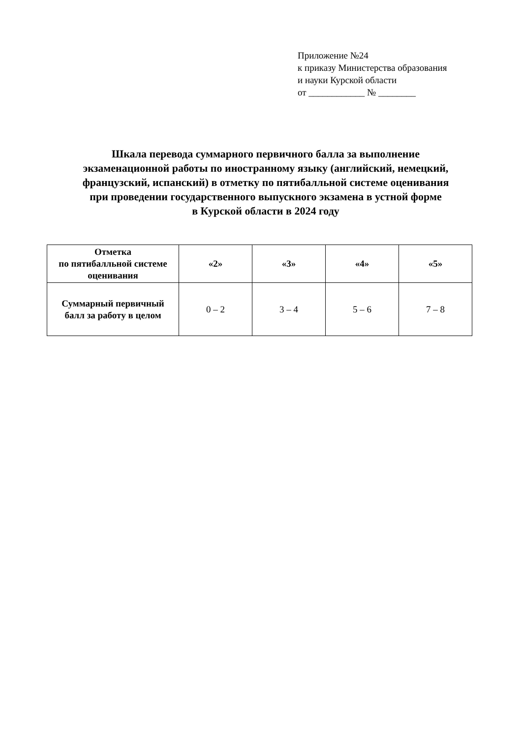Приложение №24
к приказу Министерства образования
и науки Курской области
от ____________ № ________
Шкала перевода суммарного первичного балла за выполнение
экзаменационной работы по иностранному языку (английский, немецкий,
французский, испанский) в отметку по пятибалльной системе оценивания
при проведении государственного выпускного экзамена в устной форме
в Курской области в 2024 году
| Отметка по пятибалльной системе оценивания | «2» | «3» | «4» | «5» |
| --- | --- | --- | --- | --- |
| Суммарный первичный балл за работу в целом | 0 – 2 | 3 – 4 | 5 – 6 | 7 – 8 |